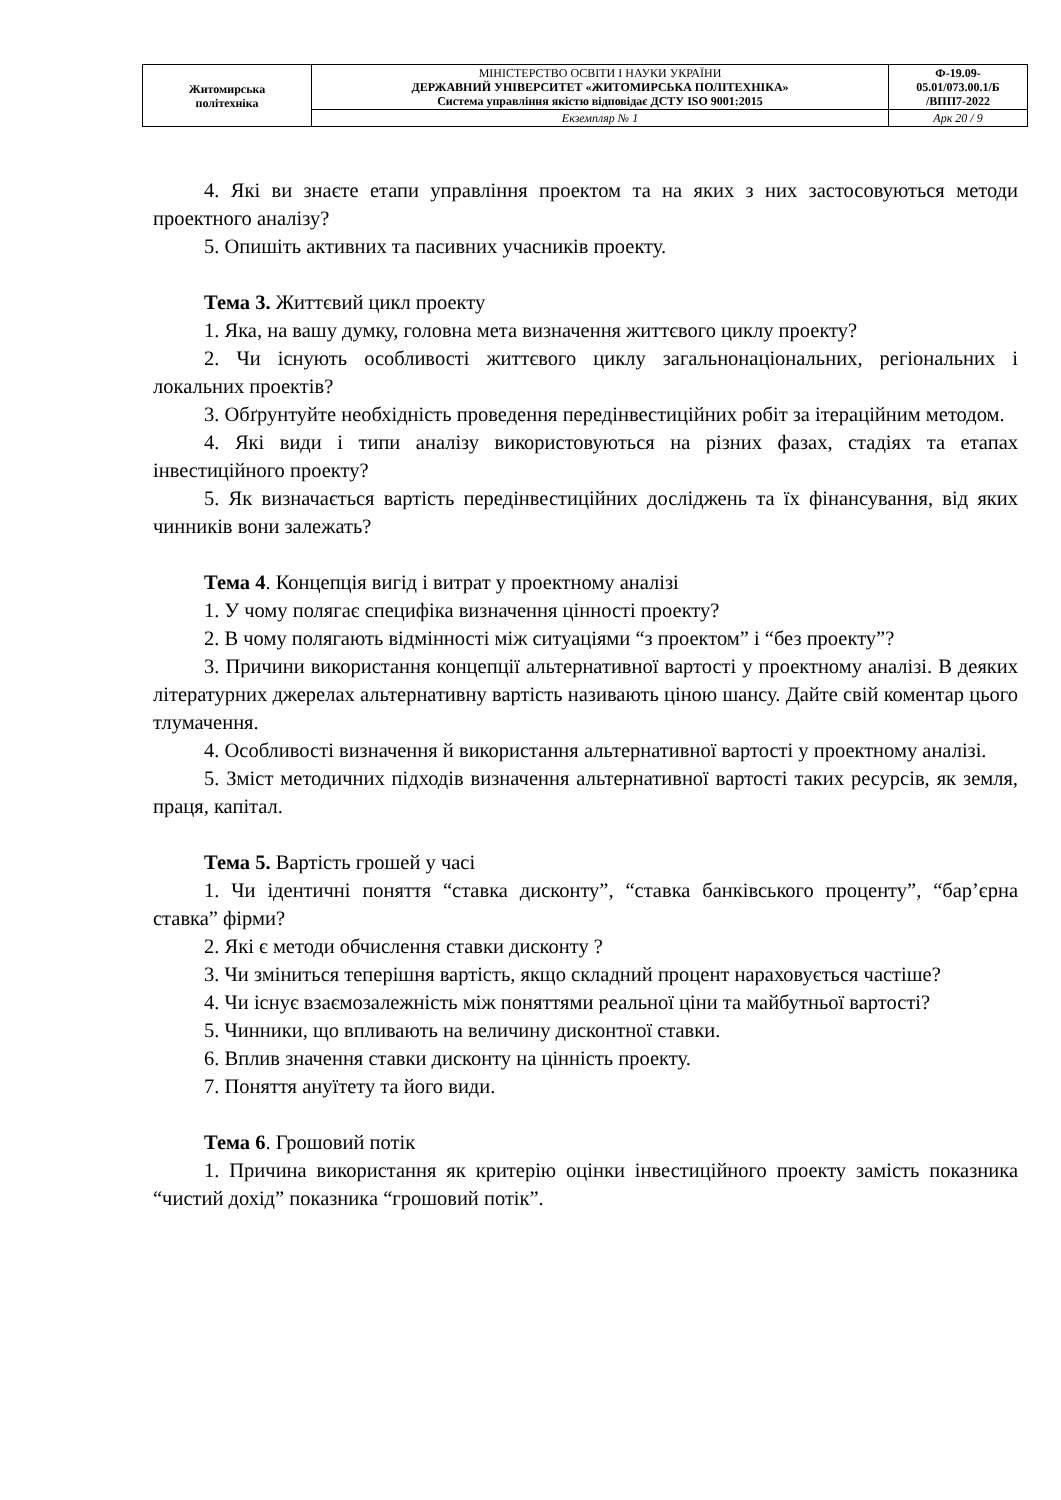| Житомирська політехніка | МІНІСТЕРСТВО ОСВІТИ І НАУКИ УКРАЇНИ ДЕРЖАВНИЙ УНІВЕРСИТЕТ «ЖИТОМИРСЬКА ПОЛІТЕХНІКА» Система управління якістю відповідає ДСТУ ISO 9001:2015 | Ф-19.09- 05.01/073.00.1/Б /ВПП7-2022 |
| | Екземпляр № 1 | Арк 20 / 9 |
4. Які ви знаєте етапи управління проектом та на яких з них застосовуються методи проектного аналізу?
5. Опишіть активних та пасивних учасників проекту.
Тема 3. Життєвий цикл проекту
1. Яка, на вашу думку, головна мета визначення життєвого циклу проекту?
2. Чи існують особливості життєвого циклу загальнонаціональних, регіональних і локальних проектів?
3. Обґрунтуйте необхідність проведення передінвестиційних робіт за ітераційним методом.
4. Які види і типи аналізу використовуються на різних фазах, стадіях та етапах інвестиційного проекту?
5. Як визначається вартість передінвестиційних досліджень та їх фінансування, від яких чинників вони залежать?
Тема 4. Концепція вигід і витрат у проектному аналізі
1. У чому полягає специфіка визначення цінності проекту?
2. В чому полягають відмінності між ситуаціями “з проектом” і “без проекту”?
3. Причини використання концепції альтернативної вартості у проектному аналізі. В деяких літературних джерелах альтернативну вартість називають ціною шансу. Дайте свій коментар цього тлумачення.
4. Особливості визначення й використання альтернативної вартості у проектному аналізі.
5. Зміст методичних підходів визначення альтернативної вартості таких ресурсів, як земля, праця, капітал.
Тема 5. Вартість грошей у часі
1. Чи ідентичні поняття “ставка дисконту”, “ставка банківського проценту”, “бар’єрна ставка” фірми?
2. Які є методи обчислення ставки дисконту ?
3. Чи зміниться теперішня вартість, якщо складний процент нараховується частіше?
4. Чи існує взаємозалежність між поняттями реальної ціни та майбутньої вартості?
5. Чинники, що впливають на величину дисконтної ставки.
6. Вплив значення ставки дисконту на цінність проекту.
7. Поняття ануїтету та його види.
Тема 6. Грошовий потік
1. Причина використання як критерію оцінки інвестиційного проекту замість показника “чистий дохід” показника “грошовий потік”.